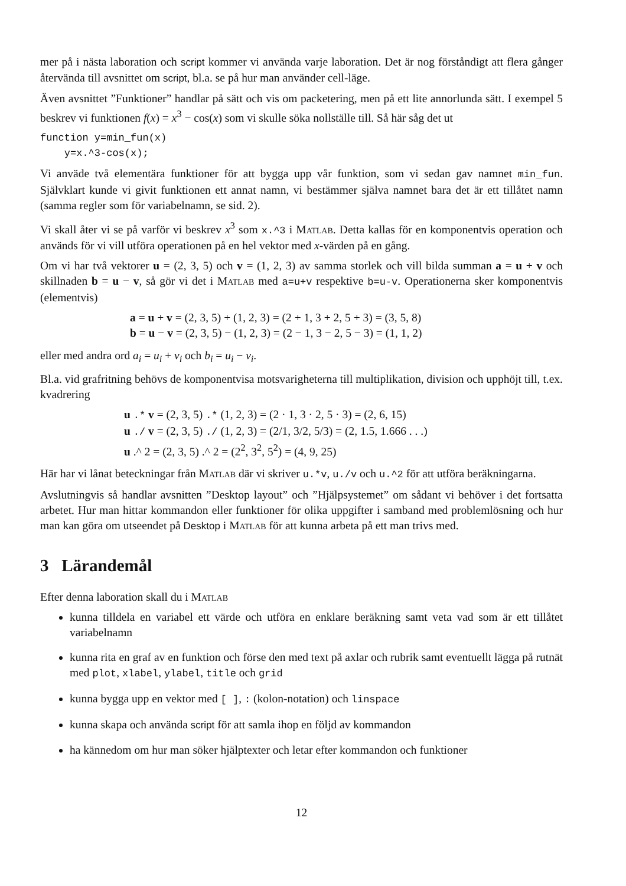mer på i nästa laboration och script kommer vi använda varje laboration. Det är nog förståndigt att flera gånger återvända till avsnittet om script, bl.a. se på hur man använder cell-läge.
Även avsnittet ”Funktioner” handlar på sätt och vis om packetering, men på ett lite annorlunda sätt. I exempel 5 beskrev vi funktionen f(x) = x<sup>3</sup> − cos(x) som vi skulle söka nollställe till. Så här såg det ut
function y=min_fun(x)
    y=x.^3-cos(x);
Vi anväde två elementära funktioner för att bygga upp vår funktion, som vi sedan gav namnet min_fun. Självklart kunde vi givit funktionen ett annat namn, vi bestämmer själva namnet bara det är ett tillåtet namn (samma regler som för variabelnamn, se sid. 2).
Vi skall åter vi se på varför vi beskrev x<sup>3</sup> som x.^3 i Matlab. Detta kallas för en komponentvis operation och används för vi vill utföra operationen på en hel vektor med x-värden på en gång.
Om vi har två vektorer u = (2, 3, 5) och v = (1, 2, 3) av samma storlek och vill bilda summan a = u + v och skillnaden b = u − v, så gör vi det i Matlab med a=u+v respektive b=u-v. Operationerna sker komponentvis (elementvis)
a = u + v = (2, 3, 5) + (1, 2, 3) = (2 + 1, 3 + 2, 5 + 3) = (3, 5, 8)
b = u − v = (2, 3, 5) − (1, 2, 3) = (2 − 1, 3 − 2, 5 − 3) = (1, 1, 2)
eller med andra ord a<sub>i</sub> = u<sub>i</sub> + v<sub>i</sub> och b<sub>i</sub> = u<sub>i</sub> − v<sub>i</sub>.
Bl.a. vid grafritning behövs de komponentvisa motsvarigheterna till multiplikation, division och upphöjt till, t.ex. kvadrering
u .* v = (2, 3, 5) .* (1, 2, 3) = (2 · 1, 3 · 2, 5 · 3) = (2, 6, 15)
u ./ v = (2, 3, 5) ./ (1, 2, 3) = (2/1, 3/2, 5/3) = (2, 1.5, 1.666 . . .)
u .^ 2 = (2, 3, 5) .^ 2 = (2<sup>2</sup>, 3<sup>2</sup>, 5<sup>2</sup>) = (4, 9, 25)
Här har vi lånat beteckningar från Matlab där vi skriver u.*v, u./v och u.^2 för att utföra beräkningarna.
Avslutningvis så handlar avsnitten ”Desktop layout” och ”Hjälpsystemet” om sådant vi behöver i det fortsatta arbetet. Hur man hittar kommandon eller funktioner för olika uppgifter i samband med problemlösning och hur man kan göra om utseendet på Desktop i Matlab för att kunna arbeta på ett man trivs med.
3 Lärandemål
Efter denna laboration skall du i Matlab
kunna tilldela en variabel ett värde och utföra en enklare beräkning samt veta vad som är ett tillåtet variabelnamn
kunna rita en graf av en funktion och förse den med text på axlar och rubrik samt eventuellt lägga på rutnät med plot, xlabel, ylabel, title och grid
kunna bygga upp en vektor med [ ], : (kolon-notation) och linspace
kunna skapa och använda script för att samla ihop en följd av kommandon
ha kännedom om hur man söker hjälptexter och letar efter kommandon och funktioner
12